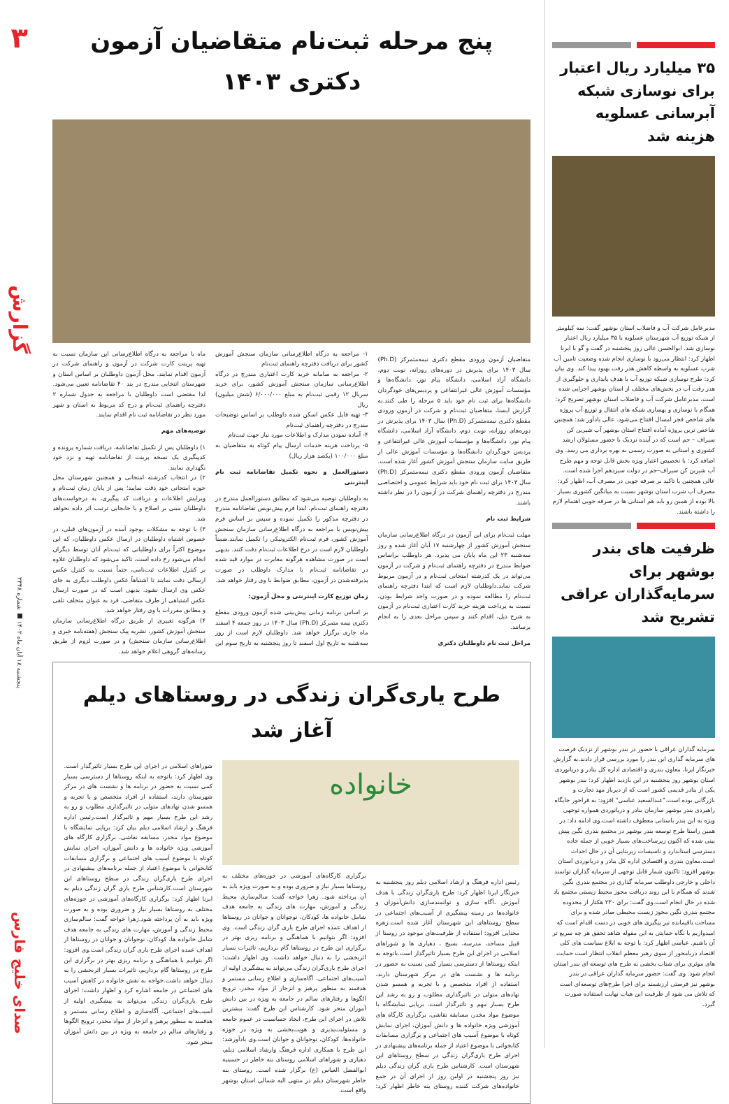۳۵ میلیارد ریال اعتبار برای نوسازی شبکه آبرسانی عسلویه هزینه شد
مدیرعامل شرکت آب و فاضلاب استان بوشهر گفت: سه کیلومتر از شبکه توزیع آب شهرستان عسلویه با ۳۵ میلیارد ریال اعتبار نوسازی شد. ابوالحسن عالی روز پنجشنبه در گفت و گو با ایرنا اظهار کرد: انتظار می‌رود با نوسازی انجام شده وضعیت تامین آب شرب عسلویه به واسطه کاهش هدر رفت بهبود پیدا کند. وی بیان کرد: طرح نوسازی شبکه توزیع آب با هدف پایداری و جلوگیری از هدر رفت آب در بخش‌های مختلف از استان بوشهر اجرایی شده است. مدیرعامل شرکت آب و فاضلاب استان بوشهر تصریح کرد: همگام با نوسازی و بهسازی شبکه های انتقال و توزیع آب پروژه های شاخص فجر امسال افتتاح می‌شود. عالی یادآور شد: همچنین شاخص ترین پروژه آماده افتتاح استان بوشهر آب شیرین کن سیراف – جم است که در آینده نزدیک با حضور مسئولان ارشد کشوری و استانی به صورت رسمی به بهره برداری می رسد. وی اضافه کرد: با تخصیص اعتبار ویژه بخش قابل توجه و مهم طرح آب شیرین کن سیراف–جم در دولت سیزدهم اجرا شده است. عالی همچنین با تاکید بر صرفه جویی در مصرف آب، اظهار کرد: مصرف آب شرب استان بوشهر نسبت به میانگین کشوری بسیار بالا بوده از همین رو باید هم استانی ها در صرفه جویی اهتمام لازم را داشته باشند.
ظرفیت های بندر بوشهر برای سرمایه‌گذاران عراقی تشریح شد
سرمایه گذاران عراقی با حضور در بندر بوشهر از نزدیک فرصت های سرمایه گذاری این بندر را مورد بررسی قرار دادند.به گزارش خبرنگار ایرنا، معاون بندری و اقتصادی اداره کل بنادر و دریانوردی استان بوشهر روز پنجشنبه در این بازدید اظهار کرد: بندر بوشهر یکی از بنادر قدیمی کشور است که از دیرباز مهد تجارت و بازرگانی بوده است."عبدالسعید عباسی" افزود: به فراخور جایگاه راهبردی بندر بوشهر سازمان بنادر و دریانوردی همواره توجهی ویژه به این بندر باستانی معطوف داشته است.وی ادامه داد: در همین راستا طرح توسعه بندر بوشهر در مجتمع بندری نگین پیش بینی شده که اکنون زیرساخت‌های بسیار خوبی از جمله جاده دسترسی استاندارد و تاسیسات زیربنایی آن در حال احداث است.معاون بندری و اقتصادی اداره کل بنادر و دریانوردی استان بوشهر افزود: تاکنون شمار قابل توجهی از سرمایه گذاران توانمند داخلی و خارجی داوطلب سرمایه گذاری در مجتمع بندری نگین شدند که همگام با این روند دریافت مجوز محیط زیستی مجتمع یاد شده در حال انجام است.وی گفت: برای ۲۳۰ هکتار از محدوده مجتمع بندری نگین مجوز زیست محیطی صادر شده و برای مساحت باقیمانده نیز پیگیری های خوبی در دست اقدام است که امیدواریم با نگاه حمایتی به این مقوله شاهد تحقق هر چه سریع تر آن باشیم. عباسی اظهار کرد: با توجه به ابلاغ سیاست های کلی اقتصاد دریامحور از سوی رهبر معظم انقلاب انتظار است حمایت های موثری برای شتاب بخشی به طرح های توسعه ای بندر استان انجام شود. وی گفت: حضور سرمایه گذاران عراقی در بندر بوشهر نیز فرصتی ارزشمند برای اجرا طرح‌های توسعه‌ای است که تلاش می شود از ظرفیت این هیات نهایت استفاده صورت گیرد.
پنج مرحله ثبت‌نام متقاضیان آزمون دکتری ۱۴۰۳
متقاضیان آزمون ورودی مقطع دکتری نیمه‌متمرکز (Ph.D) سال ۱۴۰۳ برای پذیرش در دوره‌های روزانه، نوبت دوم، دانشگاه آزاد اسلامی، دانشگاه پیام نور، دانشگاه‌ها و مؤسسات آموزش عالی غیرانتفاعی و پردیس‌های خودگردان دانشگاه‌ها برای ثبت نام خود باید ۵ مرحله را طی کنند.به گزارش ایسنا، متقاضیان ثبت‌نام و شرکت در آزمون ورودی مقطع دکتری نیمه‌متمرکز (Ph.D) سال ۱۴۰۳ برای پذیرش در دوره‌های روزانه، نوبت دوم، دانشگاه آزاد اسلامی، دانشگاه پیام نور، دانشگاه‌ها و مؤسسات آموزش عالی غیرانتفاعی و پردیس خودگردان دانشگاه‌ها و مؤسسات آموزش عالی از طریق سایت سازمان سنجش آموزش کشور آغاز شده است. متقاضیان آزمون ورودی مقطع دکتری نیمه‌متمرکز (Ph.D) سال ۱۴۰۳ برای ثبت نام خود باید شرایط عمومی و اختصاصی مندرج در دفترچه راهنمای شرکت در آزمون را در نظر داشته باشند.
شرایط ثبت نام
مهلت ثبت‌نام برای این آزمون در درگاه اطلاع‌رسانی سازمان سنجش آموزش کشور از چهارشنبه ۱۷ آبان آغاز شده و روز سه‌شنبه ۲۳ این ماه پایان می پذیرد. هر داوطلب براساس ضوابط مندرج در دفترچه راهنمای ثبت‌نام و شرکت در آزمون می‌تواند در یک کدرشته امتحانی ثبت‌نام و در آزمون مربوط شرکت نماید.داوطلبان لازم است که ابتدا دفترچه راهنمای ثبت‌نام را مطالعه نموده و در صورت واجد شرایط بودن، نسبت به پرداخت هزینه خرید کارت اعتباری ثبت‌نام در آزمون به شرح ذیل، اقدام کنند و سپس مراحل بعدی را به انجام برسانند.
مراحل ثبت نام داوطلبان دکتری
۱- مراجعه به درگاه اطلاع‌رسانی سازمان سنجش آموزش کشور برای دریافت دفترچه راهنمای ثبت‌نام
۲- مراجعه به سامانه خرید کارت اعتباری مندرج در درگاه اطلاع‌رسانی سازمان سنجش آموزش کشور، برای خرید سریال ۱۲ رقمی ثبت‌نام به مبلغ ۶/۰۰۰/۰۰۰ (شش میلیون) ریال
۳- تهیه فایل عکس اسکن شده داوطلب بر اساس توضیحات مندرج در دفترچه راهنمای ثبت‌نام
۴- آماده نمودن مدارک و اطلاعات مورد نیاز جهت ثبت‌نام
۵- پرداخت هزینه خدمات ارسال پیام کوتاه به متقاضیان به مبلغ ۱۰۰/۰۰۰ (یکصد هزار ریال)
دستورالعمل و نحوه تکمیل تقاضانامه ثبت نام اینترنتی
به داوطلبان توصیه می‌شود که مطابق دستورالعمل مندرج در دفترچه راهنمای ثبت‌نام، ابتدا فرم پیش‌نویس تقاضانامه مندرج در دفترچه مذکور را تکمیل نموده و سپس بر اساس فرم پیش‌نویس با مراجعه به درگاه اطلاع‌رسانی سازمان سنجش آموزش کشور، فرم ثبت‌نام الکترونیکی را تکمیل نمایند.ضمناً داوطلبان لازم است در درج اطلاعات ثبت‌نام دقت کنند. بدیهی است در صورت مشاهده هرگونه مغایرت در موارد قید شده در تقاضانامه ثبت‌نام با مدارک داوطلب در صورت پذیرفته‌شدن در آزمون، مطابق ضوابط با وی رفتار خواهد شد.
زمان توزیع کارت اینترنتی و محل آزمون:
بر اساس برنامه زمانی پیش‌بینی شده آزمون ورودی مقطع دکتری نیمه متمرکز (Ph.D) سال ۱۴۰۳ در روز جمعه ۴ اسفند ماه جاری برگزار خواهد شد. داوطلبان لازم است از روز سه‌شنبه به تاریخ اول اسفند تا روز پنجشنبه به تاریخ سوم این ماه با مراجعه به درگاه اطلاع‌رسانی این سازمان نسبت به تهیه پرینت کارت شرکت در آزمون و راهنمای شرکت در آزمون اقدام نمایند. محل آزمون داوطلبان بر اساس استان و شهرستان انتخابی مندرج در بند ۴۰ تقاضانامه تعیین می‌شود. لذا مقتضی است داوطلبان با مراجعه به جدول شماره ۲ دفترچه راهنمای ثبت‌نام و درج کد مربوط به استان و شهر مورد نظر در تقاضانامه ثبت نام اقدام نمایند.
توصیه‌های مهم
۱) داوطلبان پس از تکمیل تقاضانامه، دریافت شماره پرونده و کدپیگیری یک نسخه پرینت از تقاضانامه تهیه و نزد خود نگهداری نمایند.
۲) در انتخاب کدرشته امتحانی و همچنین شهرستان محل حوزه امتحانی خود دقت نمایید؛ پس از پایان زمان ثبت‌نام و ویرایش اطلاعات و دریافت کد پیگیری، به درخواست‌های داوطلبان مبنی بر اصلاح و یا جابجایی ترتیب اثر داده نخواهد شد.
۳) با توجه به مشکلات بوجود آمده در آزمون‌های قبلی، در خصوص اشتباه داوطلبان در ارسال عکس داوطلبان، که این موضوع اکثراً برای داوطلبانی که ثبت‌نام آنان توسط دیگران انجام می‌شود رخ داده است، تاکید می‌شود که داوطلبان علاوه بر کنترل اطلاعات ثبت‌نامی، حتماً نسبت به کنترل عکس ارسالی دقت نمایند تا اشتباهاً عکس داوطلب دیگری به جای عکس وی ارسال نشود. بدیهی است که در صورت ارسال عکس اشتباهی از طرف متقاضی، فرد به عنوان متخلف تلقی و مطابق مقررات با وی رفتار خواهد شد.
۴) هرگونه تغییری از طریق درگاه اطلاع‌رسانی سازمان سنجش آموزش کشور، نشریه پیک سنجش (هفته‌نامه خبری و اطلاع‌رسانی سازمان سنجش) و در صورت لزوم از طریق رسانه‌های گروهی اعلام خواهد شد.
طرح یاری‌گران زندگی در روستاهای دیلم آغاز شد
خانواده
رئیس اداره فرهنگ و ارشاد اسلامی دیلم روز پنجشنبه به خبرنگار ایرنا اظهار کرد: طرح یاری‌گران زندگی با هدف آموزش ،آگاه سازی و توانمندسازی دانش‌آموزان و خانواده‌ها در زمینه پیشگیری از آسیب‌های اجتماعی در سطح روستاهای این شهرستان آغاز شده است.زهره محنایی افزود: استفاده از ظرفیت‌های موجود در روستا از قبیل مساجد، مدرسه، بسیج ، دهیاری ها و شوراهای اسلامی در اجرای این طرح بسیار تاثیرگذار است.باتوجه به اینکه روستاها از دسترسی بسیار کمی نسبت به حضور در برنامه ها و نشست های در مرکز شهرستان دارند، استفاده از افراد متخصص و با تجربه و همسو شدن نهادهای متولی در تاثیرگذاری مطلوب و رو به رشد این طرح بسیار مهم و تاثیرگذار است. برپایی نمایشگاه با موضوع مواد مخدر، مسابقه نقاشی، برگزاری کارگاه های آموزشی ویژه خانواده ها و دانش آموزان، اجرای نمایش کوتاه با موضوع آسیب های اجتماعی و برگزاری مسابقات کتابخوانی با موضوع اعتیاد از جمله برنامه‌های پیشنهادی در اجرای طرح یاری‌گران زندگی در سطح روستاهای این شهرستان است. کارشناس طرح یاری گران زندگی دیلم نیز روز پنجشنبه در اولین روز از اجرای آن در جمع خانواده‌های شرکت کننده روستای بنه خاطر اظهار کرد: برگزاری کارگاه‌های آموزشی در حوزه‌های مختلف به روستاها بسیار نیاز و ضروری بوده و به صورت ویژه باید به آن پرداخته شود. زهرا خواجه گفت: سالم‌سازی محیط زندگی و آموزش، مهارت های زندگی به جامعه هدف شامل خانواده ها، کودکان، نوجوانان و جوانان در روستاها از اهداف عمده اجرای طرح یاری گران زندگی است. وی افزود: اگر بتوانیم با هماهنگی و برنامه ریزی بهتر در برگزاری این طرح در روستاها گام برداریم، تاثیرات بسیار اثربخشی را به دنبال خواهد داشت. وی اظهار داشت: اجرای طرح یاری‌گران زندگی می‌تواند به پیشگیری اولیه از آسیب‌های اجتماعی، آگاه‌سازی و اطلاع رسانی مستمر و هدفمند به منظور پرهیز و انزجار از مواد مخدر، ترویج الگوها و رفتارهای سالم در جامعه به ویژه در بین دانش آموزان منجر شود. کارشناس این طرح گفت: بیشترین تلاش در اجرای این طرح، ایجاد حساسیت در عموم جامعه و مسئولیت‌پذیری و هویت‌بخشی به ویژه در حوزه خانواده‌ها، کودکان، نوجوانان و جوانان است.وی یادآورشد: این طرح با همکاری اداره فرهنگ وارشاد اسلامی دیلم، دهیاری و شوراهای اسلامی روستای بنه خاطر در حسینیه ابوالفضل العباس (ع) برگزار شده است. روستای بنه خاطر شهرستان دیلم در منتهی الیه شمالی استان بوشهر واقع است.
شوراهای اسلامی در اجرای این طرح بسیار تاثیرگذار است. وی اظهار کرد: باتوجه به اینکه روستاها از دسترسی بسیار کمی نسبت به حضور در برنامه ها و نشست های در مرکز شهرستان دارند، استفاده از افراد متخصص و با تجربه و همسو شدن نهادهای متولی در تاثیرگذاری مطلوب و رو به رشد این طرح بسیار مهم و تاثیرگذار است.رئیس اداره فرهنگ و ارشاد اسلامی دیلم بیان کرد: برپایی نمایشگاه با موضوع مواد مخدر، مسابقه نقاشی، برگزاری کارگاه های آموزشی ویژه خانواده ها و دانش آموزان، اجرای نمایش کوتاه با موضوع آسیب های اجتماعی و برگزاری مسابقات کتابخوانی با موضوع اعتیاد از جمله برنامه‌های پیشنهادی در اجرای طرح یاری‌گران زندگی در سطح روستاهای این شهرستان است.کارشناس طرح یاری گران زندگی دیلم به ایرنا اظهار کرد: برگزاری کارگاه‌های آموزشی در حوزه‌های مختلف به روستاها بسیار نیاز و ضروری بوده و به صورت ویژه باید به آن پرداخته شود.زهرا خواجه گفت: سالم‌سازی محیط زندگی و آموزش، مهارت های زندگی به جامعه هدف شامل خانواده ها، کودکان، نوجوانان و جوانان در روستاها از اهداف عمده اجرای طرح یاری گران زندگی است.وی افزود: اگر بتوانیم با هماهنگی و برنامه ریزی بهتر در برگزاری این طرح در روستاها گام برداریم، تاثیرات بسیار اثربخشی را به دنبال خواهد داشت.خواجه به نقش خانواده در کاهش آسیب های اجتماعی در جامعه اشاره کرد و اظهار داشت: اجرای طرح یاری‌گران زندگی می‌تواند به پیشگیری اولیه از آسیب‌های اجتماعی، آگاه‌سازی و اطلاع رسانی مستمر و هدفمند به منظور پرهیز و انزجار از مواد مخدر، ترویج الگوها و رفتارهای سالم در جامعه به ویژه در بین دانش آموزان منجر شود.
۳
گزارش
پنجشنبه ۱۸ آبان ماه ۱۴۰۲ ■ شماره ۲۳۴۸
صدای خلیج فارس